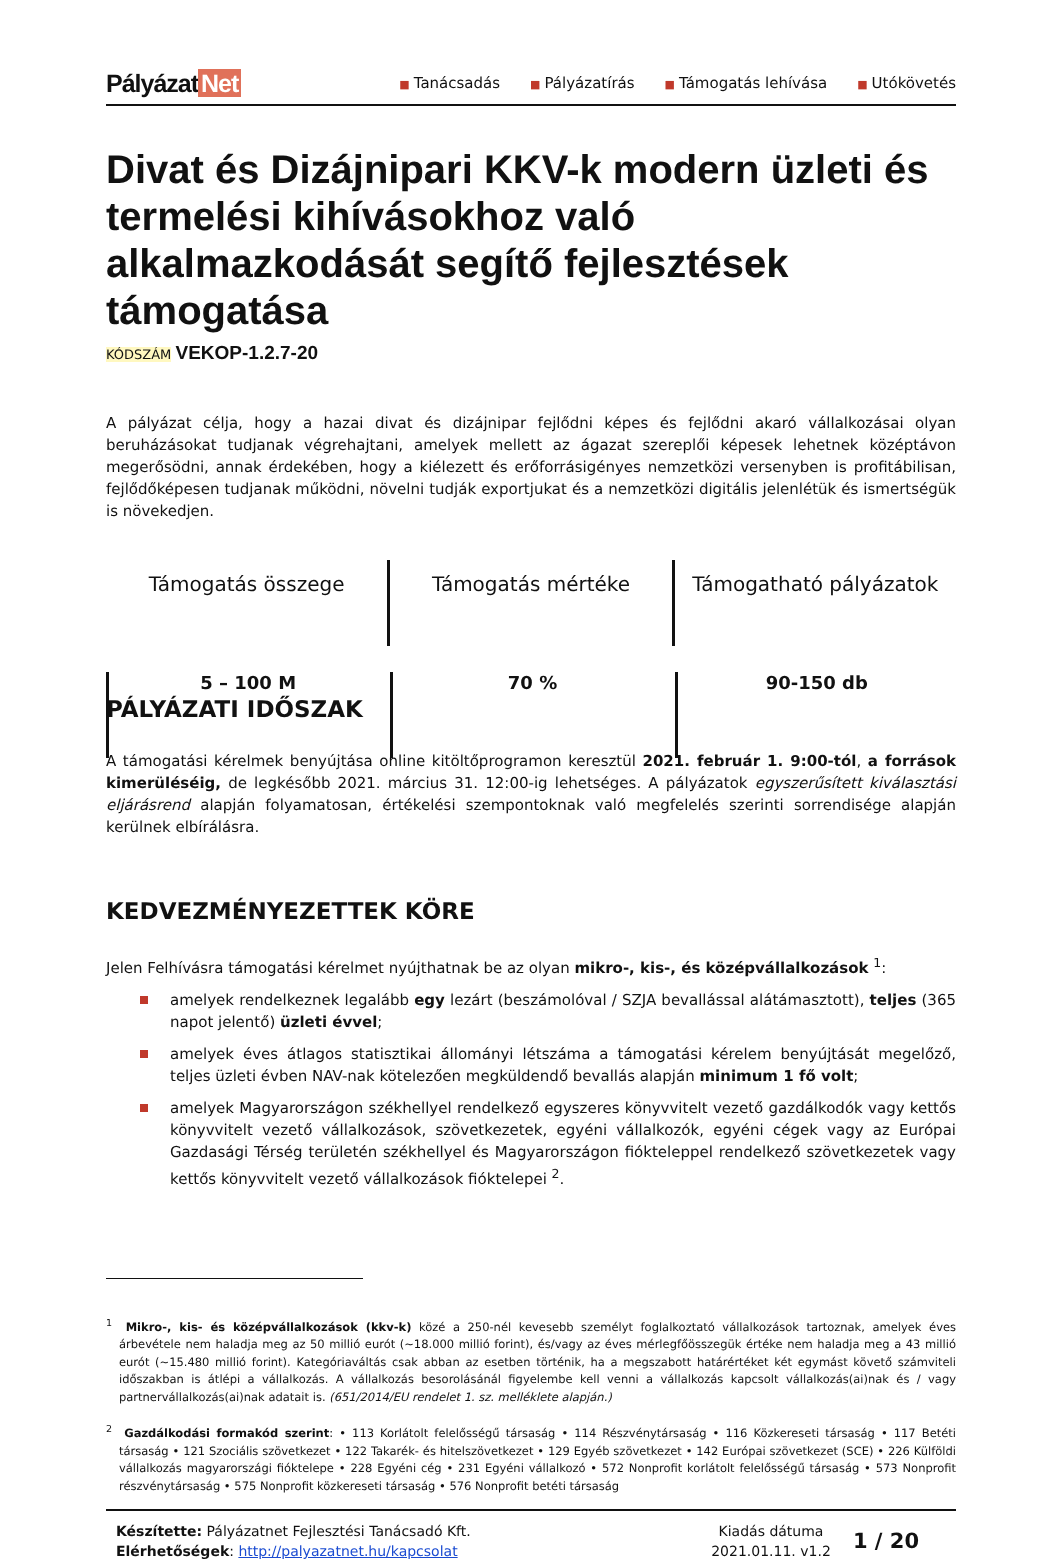Pályázat Net
■ Tanácsadás
■ Pályázatírás
■ Támogatás lehívása
■ Utókövetés
Divat és Dizájnipari KKV-k modern üzleti és termelési kihívásokhoz való alkalmazkodását segítő fejlesztések támogatása
KÓDSZÁM VEKOP-1.2.7-20
A pályázat célja, hogy a hazai divat és dizájnipar fejlődni képes és fejlődni akaró vállalkozásai olyan beruházásokat tudjanak végrehajtani, amelyek mellett az ágazat szereplői képesek lehetnek középtávon megerősödni, annak érdekében, hogy a kiélezett és erőforrásigényes nemzetközi versenyben is profitábilisan, fejlődőképesen tudjanak működni, növelni tudják exportjukat és a nemzetközi digitális jelenlétük és ismertségük is növekedjen.
Támogatás összege
5 – 100 M
Támogatás mértéke
70 %
Támogatható pályázatok
90-150 db
PÁLYÁZATI IDŐSZAK
A támogatási kérelmek benyújtása online kitöltőprogramon keresztül 2021. február 1. 9:00-tól, a források kimerüléséig, de legkésőbb 2021. március 31. 12:00-ig lehetséges. A pályázatok egyszerűsített kiválasztási eljárásrend alapján folyamatosan, értékelési szempontoknak való megfelelés szerinti sorrendisége alapján kerülnek elbírálásra.
KEDVEZMÉNYEZETTEK KÖRE
Jelen Felhívásra támogatási kérelmet nyújthatnak be az olyan mikro-, kis-, és középvállalkozások <sup>1</sup>:
amelyek rendelkeznek legalább egy lezárt (beszámolóval / SZJA bevallással alátámasztott), teljes (365 napot jelentő) üzleti évvel;
amelyek éves átlagos statisztikai állományi létszáma a támogatási kérelem benyújtását megelőző, teljes üzleti évben NAV-nak kötelezően megküldendő bevallás alapján minimum 1 fő volt;
amelyek Magyarországon székhellyel rendelkező egyszeres könyvvitelt vezető gazdálkodók vagy kettős könyvvitelt vezető vállalkozások, szövetkezetek, egyéni vállalkozók, egyéni cégek vagy az Európai Gazdasági Térség területén székhellyel és Magyarországon fiókteleppel rendelkező szövetkezetek vagy kettős könyvvitelt vezető vállalkozások fióktelepei <sup>2</sup>.
<sup>1</sup> Mikro-, kis- és középvállalkozások (kkv-k) közé a 250-nél kevesebb személyt foglalkoztató vállalkozások tartoznak, amelyek éves árbevétele nem haladja meg az 50 millió eurót (~18.000 millió forint), és/vagy az éves mérlegfőösszegük értéke nem haladja meg a 43 millió eurót (~15.480 millió forint). Kategóriaváltás csak abban az esetben történik, ha a megszabott határértéket két egymást követő számviteli időszakban is átlépi a vállalkozás. A vállalkozás besorolásánál figyelembe kell venni a vállalkozás kapcsolt vállalkozás(ai)nak és / vagy partnervállalkozás(ai)nak adatait is. (651/2014/EU rendelet 1. sz. melléklete alapján.)
<sup>2</sup> Gazdálkodási formakód szerint: • 113 Korlátolt felelősségű társaság • 114 Részvénytársaság • 116 Közkereseti társaság • 117 Betéti társaság • 121 Szociális szövetkezet • 122 Takarék- és hitelszövetkezet • 129 Egyéb szövetkezet • 142 Európai szövetkezet (SCE) • 226 Külföldi vállalkozás magyarországi fióktelepe • 228 Egyéni cég • 231 Egyéni vállalkozó • 572 Nonprofit korlátolt felelősségű társaság • 573 Nonprofit részvénytársaság • 575 Nonprofit közkereseti társaság • 576 Nonprofit betéti társaság
Készítette: Pályázatnet Fejlesztési Tanácsadó Kft.
Elérhetőségek: http://palyazatnet.hu/kapcsolat
Kiadás dátuma
2021.01.11. v1.2
1 / 20